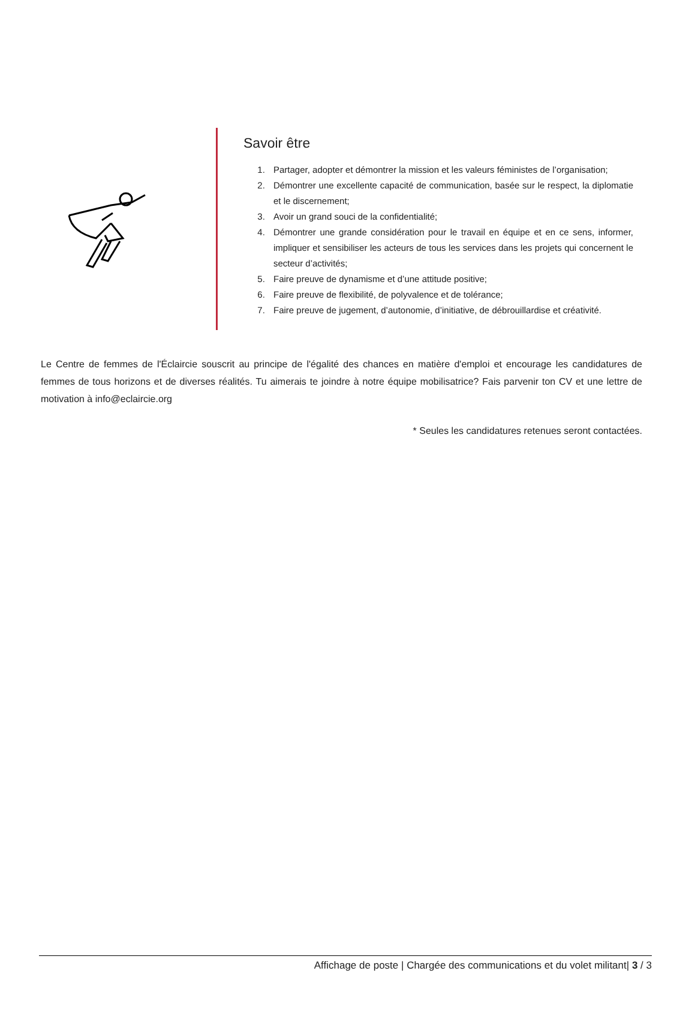Savoir être
1. Partager, adopter et démontrer la mission et les valeurs féministes de l’organisation;
2. Démontrer une excellente capacité de communication, basée sur le respect, la diplomatie et le discernement;
3. Avoir un grand souci de la confidentialité;
4. Démontrer une grande considération pour le travail en équipe et en ce sens, informer, impliquer et sensibiliser les acteurs de tous les services dans les projets qui concernent le secteur d’activités;
5. Faire preuve de dynamisme et d’une attitude positive;
6. Faire preuve de flexibilité, de polyvalence et de tolérance;
7. Faire preuve de jugement, d’autonomie, d’initiative, de débrouillardise et créativité.
Le Centre de femmes de l'Éclaircie souscrit au principe de l'égalité des chances en matière d'emploi et encourage les candidatures de femmes de tous horizons et de diverses réalités. Tu aimerais te joindre à notre équipe mobilisatrice? Fais parvenir ton CV et une lettre de motivation à info@eclaircie.org
* Seules les candidatures retenues seront contactées.
Affichage de poste | Chargée des communications et du volet militant| 3 / 3